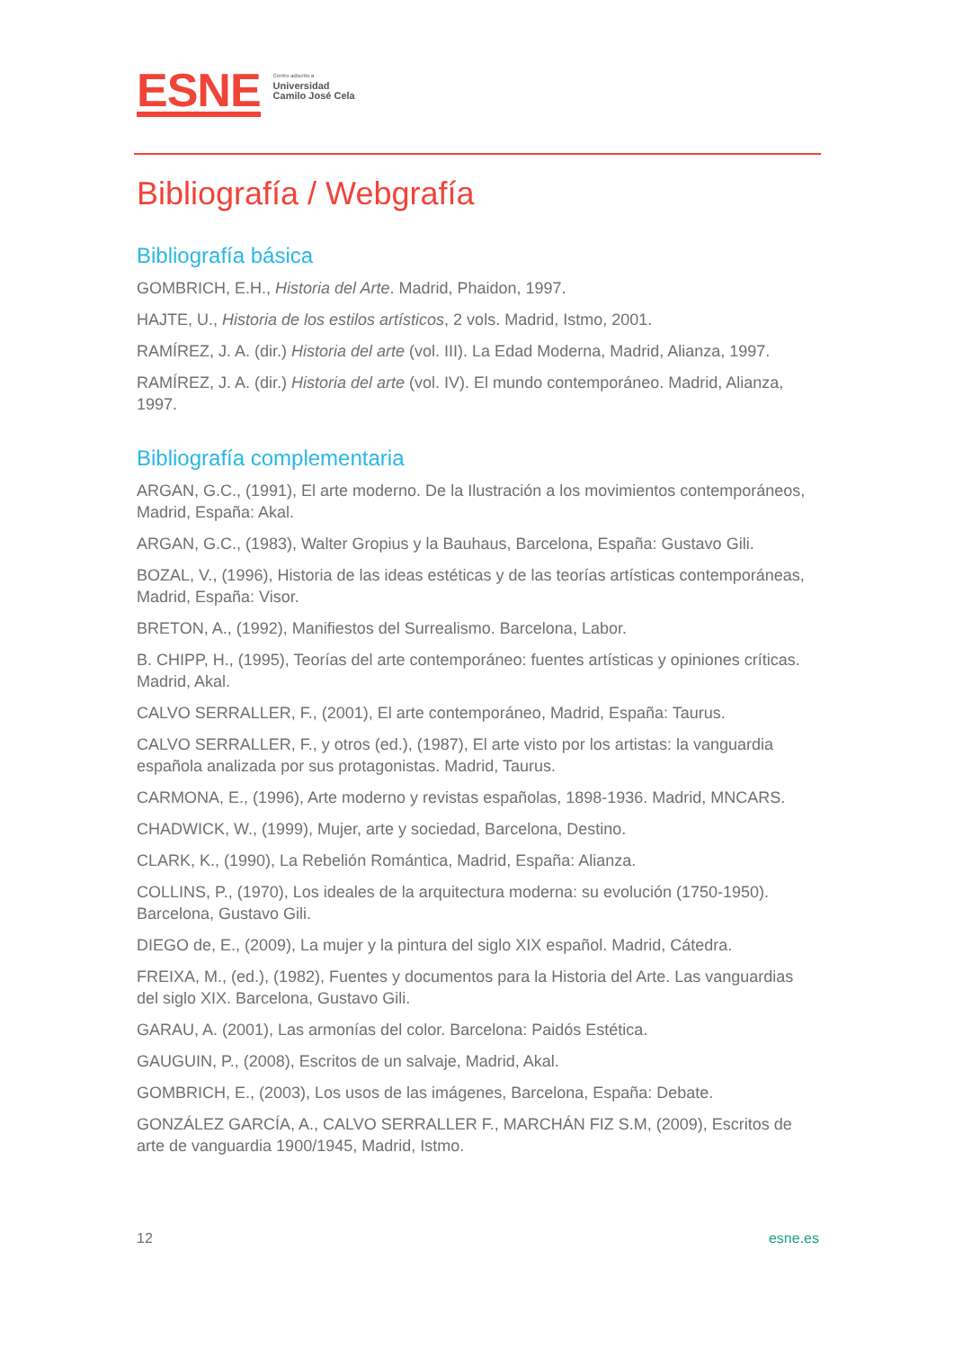ESNE
Centro adscrito a
Universidad
Camilo José Cela
Bibliografía / Webgrafía
Bibliografía básica
GOMBRICH, E.H., Historia del Arte. Madrid, Phaidon, 1997.
HAJTE, U., Historia de los estilos artísticos, 2 vols. Madrid, Istmo, 2001.
RAMÍREZ, J. A. (dir.) Historia del arte (vol. III). La Edad Moderna, Madrid, Alianza, 1997.
RAMÍREZ, J. A. (dir.) Historia del arte (vol. IV). El mundo contemporáneo. Madrid, Alianza, 1997.
Bibliografía complementaria
ARGAN, G.C., (1991), El arte moderno. De la Ilustración a los movimientos contemporáneos, Madrid, España: Akal.
ARGAN, G.C., (1983), Walter Gropius y la Bauhaus, Barcelona, España: Gustavo Gili.
BOZAL, V., (1996), Historia de las ideas estéticas y de las teorías artísticas contemporáneas, Madrid, España: Visor.
BRETON, A., (1992), Manifiestos del Surrealismo. Barcelona, Labor.
B. CHIPP, H., (1995), Teorías del arte contemporáneo: fuentes artísticas y opiniones críticas. Madrid, Akal.
CALVO SERRALLER, F., (2001), El arte contemporáneo, Madrid, España: Taurus.
CALVO SERRALLER, F., y otros (ed.), (1987), El arte visto por los artistas: la vanguardia española analizada por sus protagonistas. Madrid, Taurus.
CARMONA, E., (1996), Arte moderno y revistas españolas, 1898-1936. Madrid, MNCARS.
CHADWICK, W., (1999), Mujer, arte y sociedad, Barcelona, Destino.
CLARK, K., (1990), La Rebelión Romántica, Madrid, España: Alianza.
COLLINS, P., (1970), Los ideales de la arquitectura moderna: su evolución (1750-1950). Barcelona, Gustavo Gili.
DIEGO de, E., (2009), La mujer y la pintura del siglo XIX español. Madrid, Cátedra.
FREIXA, M., (ed.), (1982), Fuentes y documentos para la Historia del Arte. Las vanguardias del siglo XIX. Barcelona, Gustavo Gili.
GARAU, A. (2001), Las armonías del color. Barcelona: Paidós Estética.
GAUGUIN, P., (2008), Escritos de un salvaje, Madrid, Akal.
GOMBRICH, E., (2003), Los usos de las imágenes, Barcelona, España: Debate.
GONZÁLEZ GARCÍA, A., CALVO SERRALLER F., MARCHÁN FIZ S.M, (2009), Escritos de arte de vanguardia 1900/1945, Madrid, Istmo.
12 esne.es